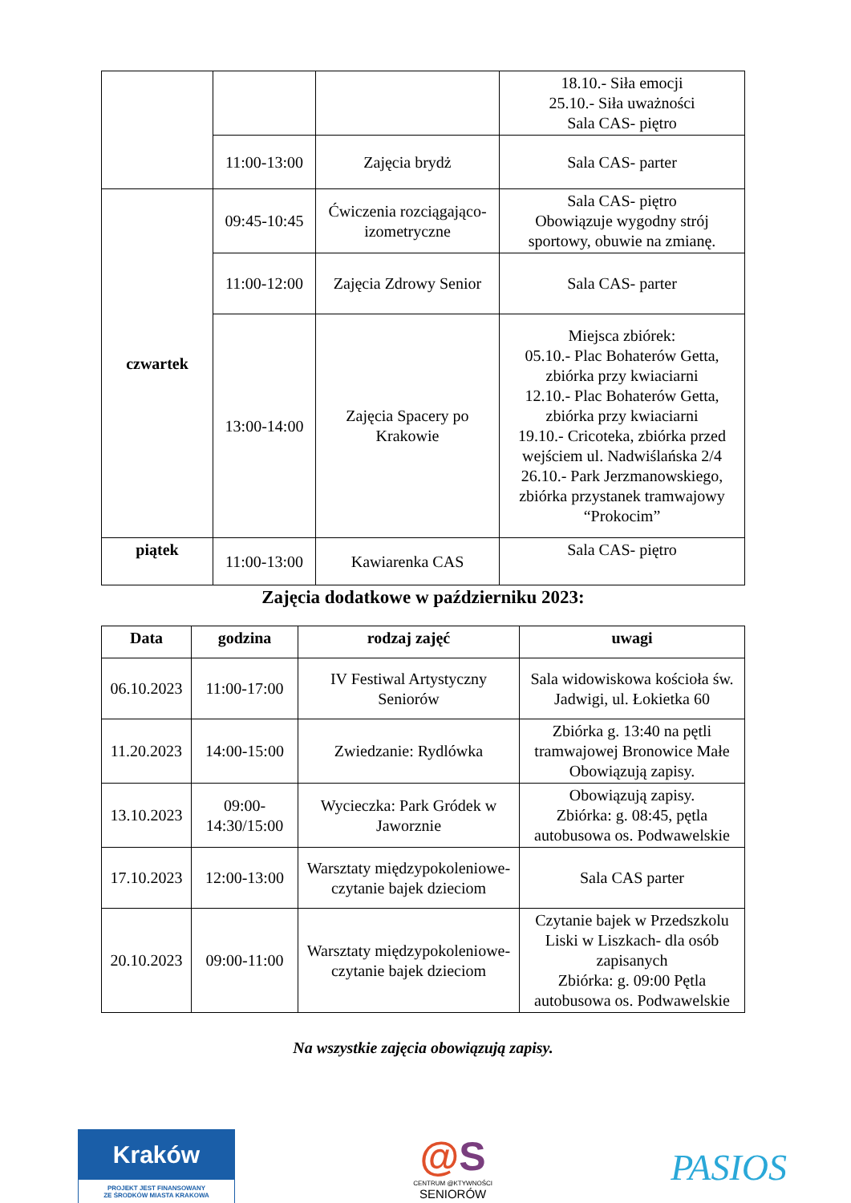| | | | 18.10.- Siła emocji 25.10.- Siła uważności Sala CAS- piętro |
| | 11:00-13:00 | Zajęcia brydż | Sala CAS- parter |
| czwartek | 09:45-10:45 | Ćwiczenia rozciągająco-izometryczne | Sala CAS- piętro Obowiązuje wygodny strój sportowy, obuwie na zmianę. |
| | 11:00-12:00 | Zajęcia Zdrowy Senior | Sala CAS- parter |
| | 13:00-14:00 | Zajęcia Spacery po Krakowie | Miejsca zbiórek: 05.10.- Plac Bohaterów Getta, zbiórka przy kwiaciarni 12.10.- Plac Bohaterów Getta, zbiórka przy kwiaciarni 19.10.- Cricoteka, zbiórka przed wejściem ul. Nadwiślańska 2/4 26.10.- Park Jerzmanowskiego, zbiórka przystanek tramwajowy “Prokocim” |
| piątek | 11:00-13:00 | Kawiarenka CAS | Sala CAS- piętro |
Zajęcia dodatkowe w październiku 2023:
| Data | godzina | rodzaj zajęć | uwagi |
| --- | --- | --- | --- |
| 06.10.2023 | 11:00-17:00 | IV Festiwal Artystyczny Seniorów | Sala widowiskowa kościoła św. Jadwigi, ul. Łokietka 60 |
| 11.20.2023 | 14:00-15:00 | Zwiedzanie: Rydlówka | Zbiórka g. 13:40 na pętli tramwajowej Bronowice Małe Obowiązują zapisy. |
| 13.10.2023 | 09:00- 14:30/15:00 | Wycieczka: Park Gródek w Jaworznie | Obowiązują zapisy. Zbiórka: g. 08:45, pętla autobusowa os. Podwawelskie |
| 17.10.2023 | 12:00-13:00 | Warsztaty międzypokoleniowe- czytanie bajek dzieciom | Sala CAS parter |
| 20.10.2023 | 09:00-11:00 | Warsztaty międzypokoleniowe- czytanie bajek dzieciom | Czytanie bajek w Przedszkolu Liski w Liszkach- dla osób zapisanych Zbiórka: g. 09:00 Pętla autobusowa os. Podwawelskie |
Na wszystkie zajęcia obowiązują zapisy.
Kraków
PROJEKT JEST FINANSOWANY
ZE ŚRODKÓW MIASTA KRAKOWA
@S
CENTRUM @KTYWNOŚCI
SENIORÓW
PASIOS